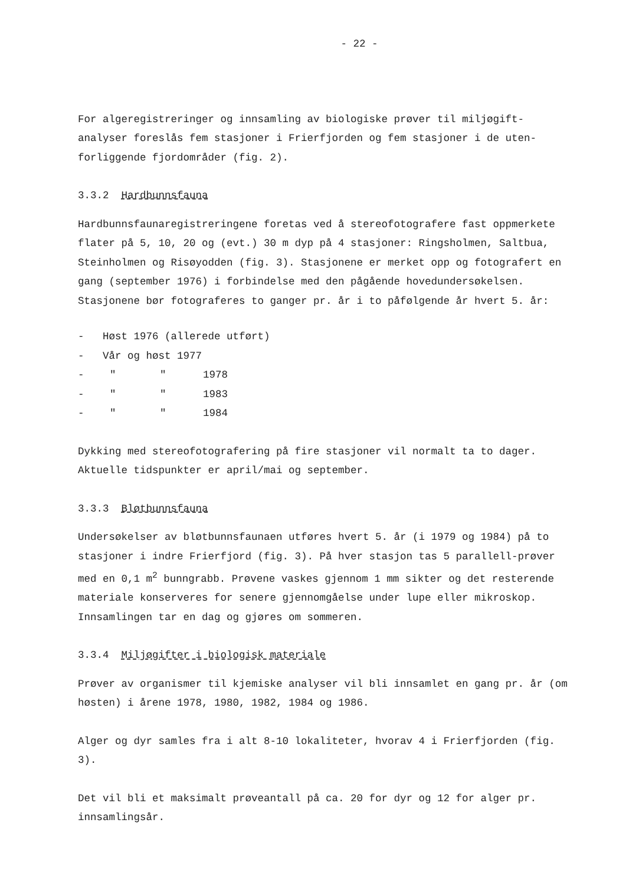- 22 -
For algeregistreringer og innsamling av biologiske prøver til miljøgift-
analyser foreslås fem stasjoner i Frierfjorden og fem stasjoner i de uten-
forliggende fjordområder (fig. 2).
3.3.2 Hardbunnsfauna
Hardbunnsfaunaregistreringene foretas ved å stereofotografere fast oppmerkete flater på 5, 10, 20 og (evt.) 30 m dyp på 4 stasjoner: Ringsholmen, Saltbua, Steinholmen og Risøyodden (fig. 3). Stasjonene er merket opp og fotografert en gang (september 1976) i forbindelse med den pågående hovedundersøkelsen. Stasjonene bør fotograferes to ganger pr. år i to påfølgende år hvert 5. år:
- Høst 1976 (allerede utført)
- Vår og høst 1977
- " " 1978
- " " 1983
- " " 1984
Dykking med stereofotografering på fire stasjoner vil normalt ta to dager.
Aktuelle tidspunkter er april/mai og september.
3.3.3 Bløtbunnsfauna
Undersøkelser av bløtbunnsfaunaen utføres hvert 5. år (i 1979 og 1984) på to stasjoner i indre Frierfjord (fig. 3). På hver stasjon tas 5 parallell-prøver med en 0,1 m<sup>2</sup> bunngrabb. Prøvene vaskes gjennom 1 mm sikter og det resterende materiale konserveres for senere gjennomgåelse under lupe eller mikroskop. Innsamlingen tar en dag og gjøres om sommeren.
3.3.4 Miljøgifter i biologisk materiale
Prøver av organismer til kjemiske analyser vil bli innsamlet en gang pr. år (om høsten) i årene 1978, 1980, 1982, 1984 og 1986.
Alger og dyr samles fra i alt 8-10 lokaliteter, hvorav 4 i Frierfjorden (fig. 3).
Det vil bli et maksimalt prøveantall på ca. 20 for dyr og 12 for alger pr. innsamlingsår.